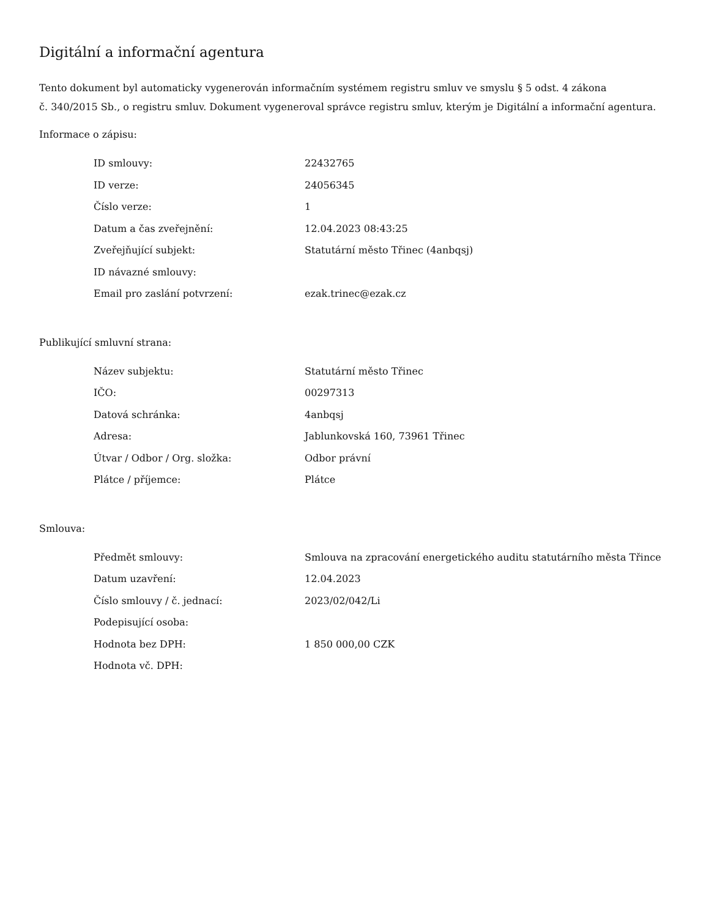Digitální a informační agentura
Tento dokument byl automaticky vygenerován informačním systémem registru smluv ve smyslu § 5 odst. 4 zákona
č. 340/2015 Sb., o registru smluv. Dokument vygeneroval správce registru smluv, kterým je Digitální a informační agentura.
Informace o zápisu:
| ID smlouvy: | 22432765 |
| ID verze: | 24056345 |
| Číslo verze: | 1 |
| Datum a čas zveřejnění: | 12.04.2023 08:43:25 |
| Zveřejňující subjekt: | Statutární město Třinec (4anbqsj) |
| ID návazné smlouvy: | |
| Email pro zaslání potvrzení: | ezak.trinec@ezak.cz |
Publikující smluvní strana:
| Název subjektu: | Statutární město Třinec |
| IČO: | 00297313 |
| Datová schránka: | 4anbqsj |
| Adresa: | Jablunkovská 160, 73961 Třinec |
| Útvar / Odbor / Org. složka: | Odbor právní |
| Plátce / příjemce: | Plátce |
Smlouva:
| Předmět smlouvy: | Smlouva na zpracování energetického auditu statutárního města Třince |
| Datum uzavření: | 12.04.2023 |
| Číslo smlouvy / č. jednací: | 2023/02/042/Li |
| Podepisující osoba: | |
| Hodnota bez DPH: | 1 850 000,00 CZK |
| Hodnota vč. DPH: | |